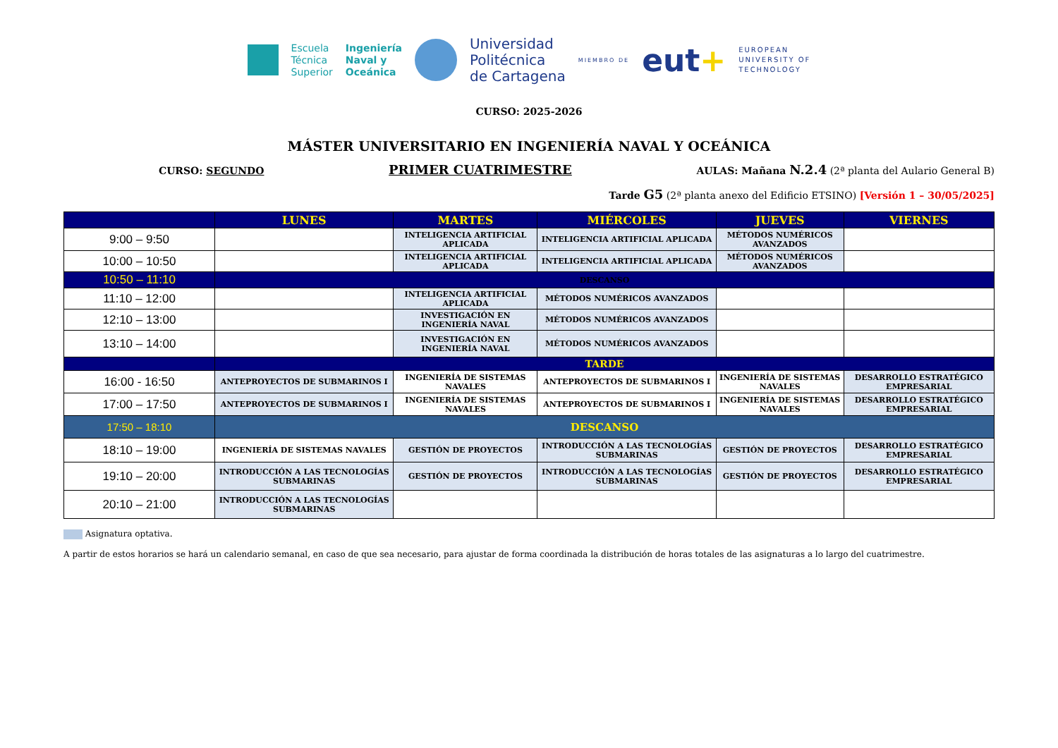Escuela
Técnica
Superior
Ingeniería
Naval y
Oceánica
Universidad
Politécnica
de Cartagena
MIEMBRO DE
eut+
EUROPEAN
UNIVERSITY OF
TECHNOLOGY
CURSO: 2025-2026
MÁSTER UNIVERSITARIO EN INGENIERÍA NAVAL Y OCEÁNICA
CURSO: SEGUNDO PRIMER CUATRIMESTRE AULAS: Mañana N.2.4 (2ª planta del Aulario General B)
Tarde G5 (2ª planta anexo del Edificio ETSINO) [Versión 1 – 30/05/2025]
| | LUNES | MARTES | MIÉRCOLES | JUEVES | VIERNES |
| --- | --- | --- | --- | --- | --- |
| 9:00 – 9:50 | | INTELIGENCIA ARTIFICIAL APLICADA | INTELIGENCIA ARTIFICIAL APLICADA | MÉTODOS NUMÉRICOS AVANZADOS | |
| 10:00 – 10:50 | | INTELIGENCIA ARTIFICIAL APLICADA | INTELIGENCIA ARTIFICIAL APLICADA | MÉTODOS NUMÉRICOS AVANZADOS | |
| 10:50 – 11:10 | DESCANSO | | | | |
| 11:10 – 12:00 | | INTELIGENCIA ARTIFICIAL APLICADA | MÉTODOS NUMÉRICOS AVANZADOS | | |
| 12:10 – 13:00 | | INVESTIGACIÓN EN INGENIERÍA NAVAL | MÉTODOS NUMÉRICOS AVANZADOS | | |
| 13:10 – 14:00 | | INVESTIGACIÓN EN INGENIERÍA NAVAL | MÉTODOS NUMÉRICOS AVANZADOS | | |
| | TARDE | | | | |
| 16:00 - 16:50 | ANTEPROYECTOS DE SUBMARINOS I | INGENIERÍA DE SISTEMAS NAVALES | ANTEPROYECTOS DE SUBMARINOS I | INGENIERÍA DE SISTEMAS NAVALES | DESARROLLO ESTRATÉGICO EMPRESARIAL |
| 17:00 – 17:50 | ANTEPROYECTOS DE SUBMARINOS I | INGENIERÍA DE SISTEMAS NAVALES | ANTEPROYECTOS DE SUBMARINOS I | INGENIERÍA DE SISTEMAS NAVALES | DESARROLLO ESTRATÉGICO EMPRESARIAL |
| 17:50 – 18:10 | DESCANSO | | | | |
| 18:10 – 19:00 | INGENIERÍA DE SISTEMAS NAVALES | GESTIÓN DE PROYECTOS | INTRODUCCIÓN A LAS TECNOLOGÍAS SUBMARINAS | GESTIÓN DE PROYECTOS | DESARROLLO ESTRATÉGICO EMPRESARIAL |
| 19:10 – 20:00 | INTRODUCCIÓN A LAS TECNOLOGÍAS SUBMARINAS | GESTIÓN DE PROYECTOS | INTRODUCCIÓN A LAS TECNOLOGÍAS SUBMARINAS | GESTIÓN DE PROYECTOS | DESARROLLO ESTRATÉGICO EMPRESARIAL |
| 20:10 – 21:00 | INTRODUCCIÓN A LAS TECNOLOGÍAS SUBMARINAS | | | | |
Asignatura optativa.
A partir de estos horarios se hará un calendario semanal, en caso de que sea necesario, para ajustar de forma coordinada la distribución de horas totales de las asignaturas a lo largo del cuatrimestre.